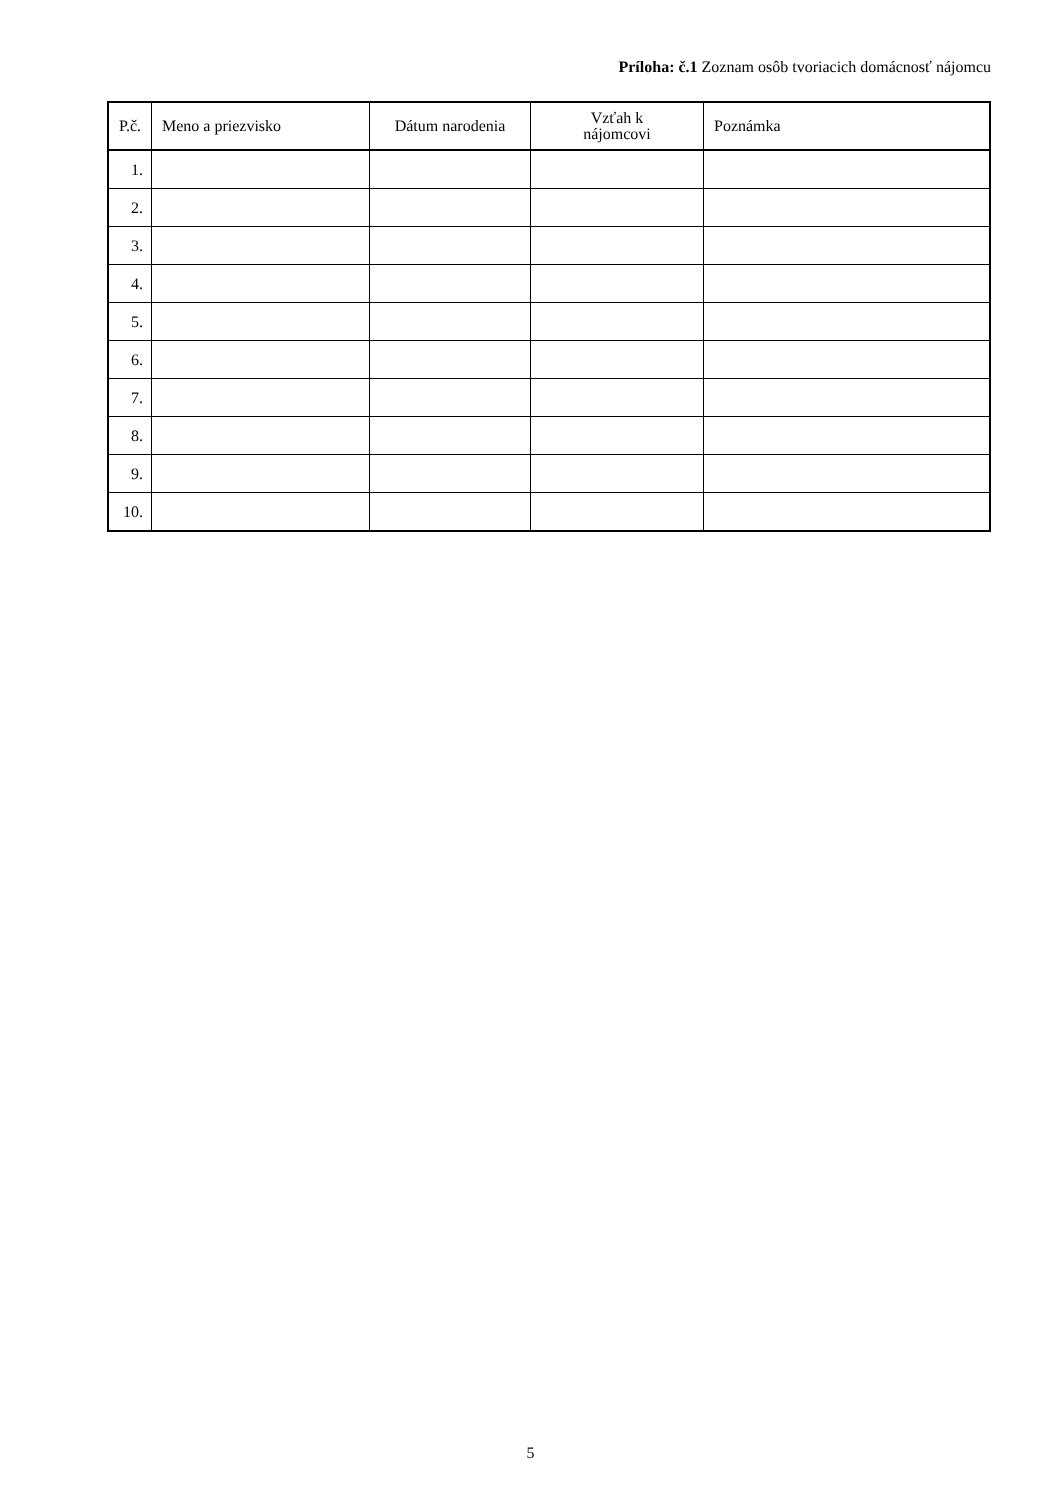Príloha: č.1 Zoznam osôb tvoriacich domácnosť nájomcu
| P.č. | Meno a priezvisko | Dátum narodenia | Vzťah k nájomcovi | Poznámka |
| --- | --- | --- | --- | --- |
| 1. | | | | |
| 2. | | | | |
| 3. | | | | |
| 4. | | | | |
| 5. | | | | |
| 6. | | | | |
| 7. | | | | |
| 8. | | | | |
| 9. | | | | |
| 10. | | | | |
5